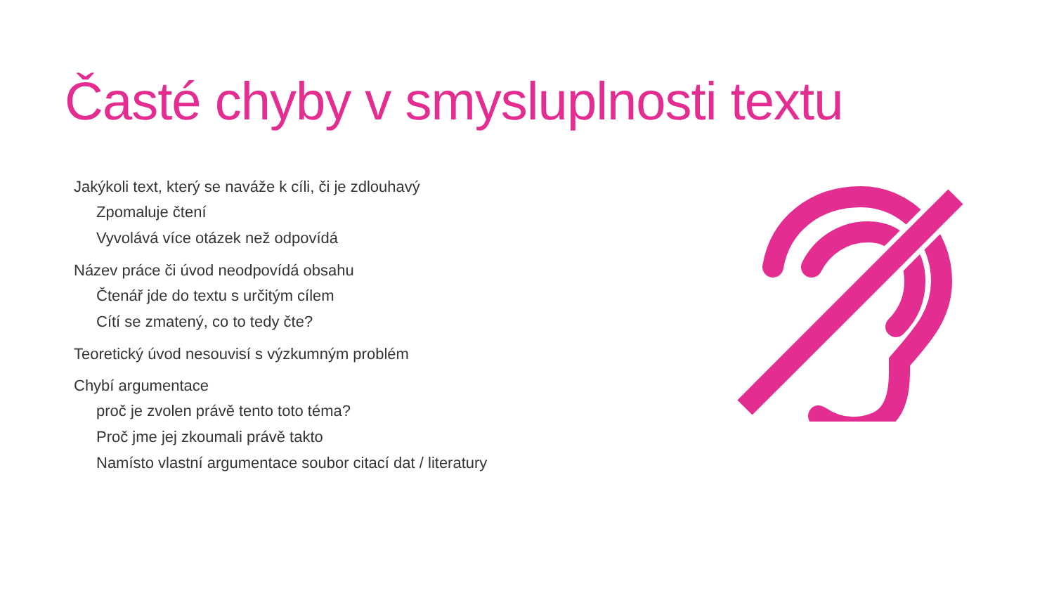Časté chyby v smysluplnosti textu
Jakýkoli text, který se naváže k cíli, či je zdlouhavý
Zpomaluje čtení
Vyvolává více otázek než odpovídá
Název práce či úvod neodpovídá obsahu
Čtenář jde do textu s určitým cílem
Cítí se zmatený, co to tedy čte?
Teoretický úvod nesouvisí s výzkumným problém
Chybí argumentace
proč je zvolen právě tento toto téma?
Proč jme jej zkoumali právě takto
Namísto vlastní argumentace soubor citací dat / literatury